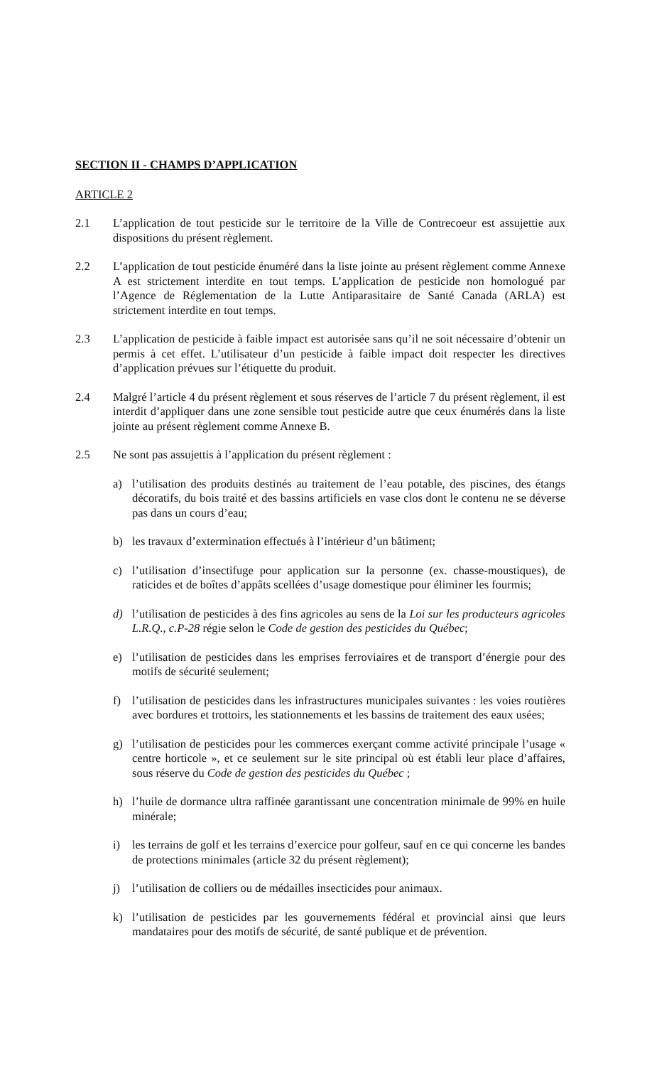SECTION II - CHAMPS D’APPLICATION
ARTICLE 2
2.1 L’application de tout pesticide sur le territoire de la Ville de Contrecoeur est assujettie aux dispositions du présent règlement.
2.2 L’application de tout pesticide énuméré dans la liste jointe au présent règlement comme Annexe A est strictement interdite en tout temps. L’application de pesticide non homologué par l’Agence de Réglementation de la Lutte Antiparasitaire de Santé Canada (ARLA) est strictement interdite en tout temps.
2.3 L’application de pesticide à faible impact est autorisée sans qu’il ne soit nécessaire d’obtenir un permis à cet effet. L’utilisateur d’un pesticide à faible impact doit respecter les directives d’application prévues sur l’étiquette du produit.
2.4 Malgré l’article 4 du présent règlement et sous réserves de l’article 7 du présent règlement, il est interdit d’appliquer dans une zone sensible tout pesticide autre que ceux énumérés dans la liste jointe au présent règlement comme Annexe B.
2.5 Ne sont pas assujettis à l’application du présent règlement :
a) l’utilisation des produits destinés au traitement de l’eau potable, des piscines, des étangs décoratifs, du bois traité et des bassins artificiels en vase clos dont le contenu ne se déverse pas dans un cours d’eau;
b) les travaux d’extermination effectués à l’intérieur d’un bâtiment;
c) l’utilisation d’insectifuge pour application sur la personne (ex. chasse-moustiques), de raticides et de boîtes d’appâts scellées d’usage domestique pour éliminer les fourmis;
d) l’utilisation de pesticides à des fins agricoles au sens de la Loi sur les producteurs agricoles L.R.Q., c.P-28 régie selon le Code de gestion des pesticides du Québec;
e) l’utilisation de pesticides dans les emprises ferroviaires et de transport d’énergie pour des motifs de sécurité seulement;
f) l’utilisation de pesticides dans les infrastructures municipales suivantes : les voies routières avec bordures et trottoirs, les stationnements et les bassins de traitement des eaux usées;
g) l’utilisation de pesticides pour les commerces exerçant comme activité principale l’usage « centre horticole », et ce seulement sur le site principal où est établi leur place d’affaires, sous réserve du Code de gestion des pesticides du Québec ;
h) l’huile de dormance ultra raffinée garantissant une concentration minimale de 99% en huile minérale;
i) les terrains de golf et les terrains d’exercice pour golfeur, sauf en ce qui concerne les bandes de protections minimales (article 32 du présent règlement);
j) l’utilisation de colliers ou de médailles insecticides pour animaux.
k) l’utilisation de pesticides par les gouvernements fédéral et provincial ainsi que leurs mandataires pour des motifs de sécurité, de santé publique et de prévention.